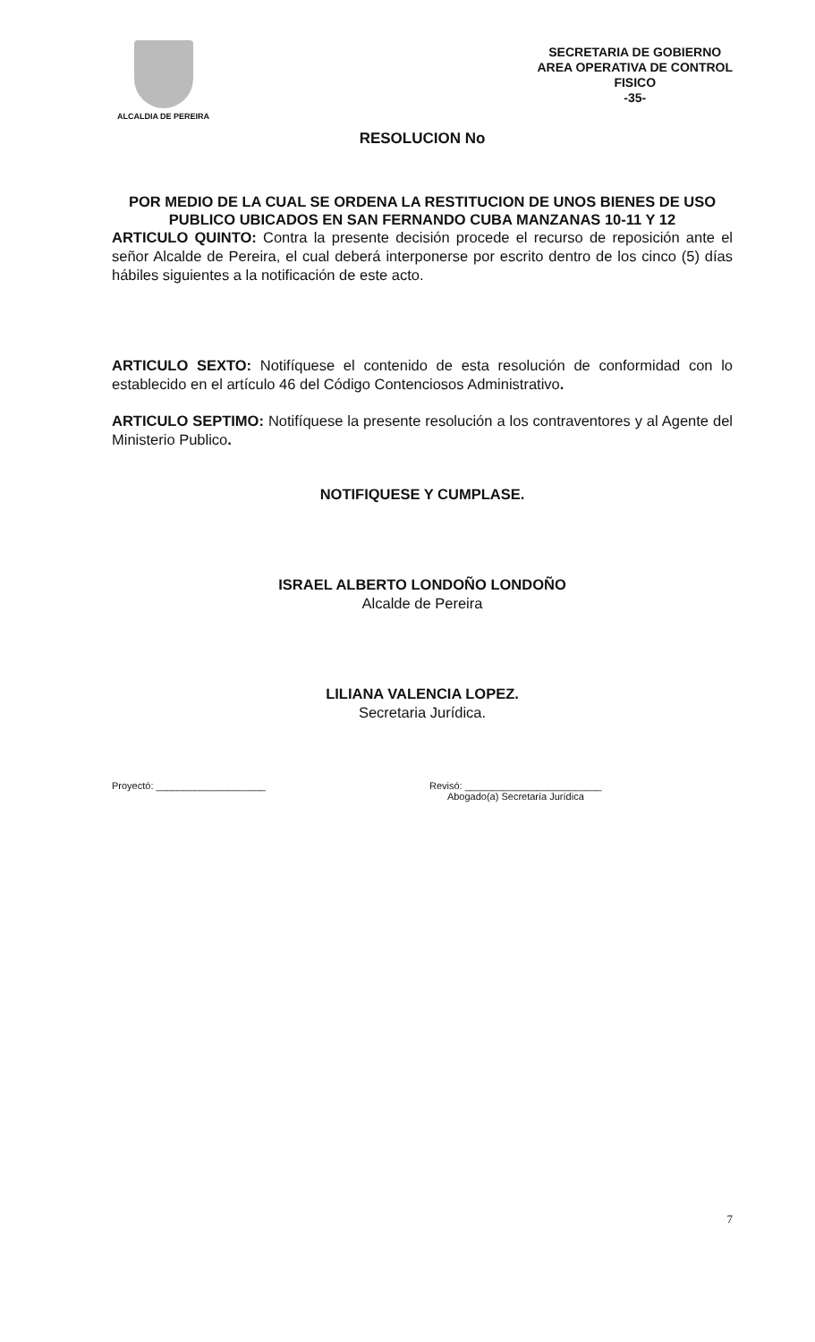ALCALDIA DE PEREIRA
SECRETARIA DE GOBIERNO
AREA OPERATIVA DE CONTROL
FISICO
-35-
RESOLUCION No
POR MEDIO DE LA CUAL SE ORDENA LA RESTITUCION DE UNOS BIENES DE USO PUBLICO UBICADOS EN SAN FERNANDO CUBA MANZANAS 10-11 Y 12
ARTICULO QUINTO: Contra la presente decisión procede el recurso de reposición ante el señor Alcalde de Pereira, el cual deberá interponerse por escrito dentro de los cinco (5) días hábiles siguientes a la notificación de este acto.
ARTICULO SEXTO: Notifíquese el contenido de esta resolución de conformidad con lo establecido en el artículo 46 del Código Contenciosos Administrativo.
ARTICULO SEPTIMO: Notifíquese la presente resolución a los contraventores y al Agente del Ministerio Publico.
NOTIFIQUESE Y CUMPLASE.
ISRAEL ALBERTO LONDOÑO LONDOÑO
Alcalde de Pereira
LILIANA VALENCIA LOPEZ.
Secretaria Jurídica.
Proyectó: ____________________ Revisó: _________________________
Abogado(a) Secretaría Jurídica
7